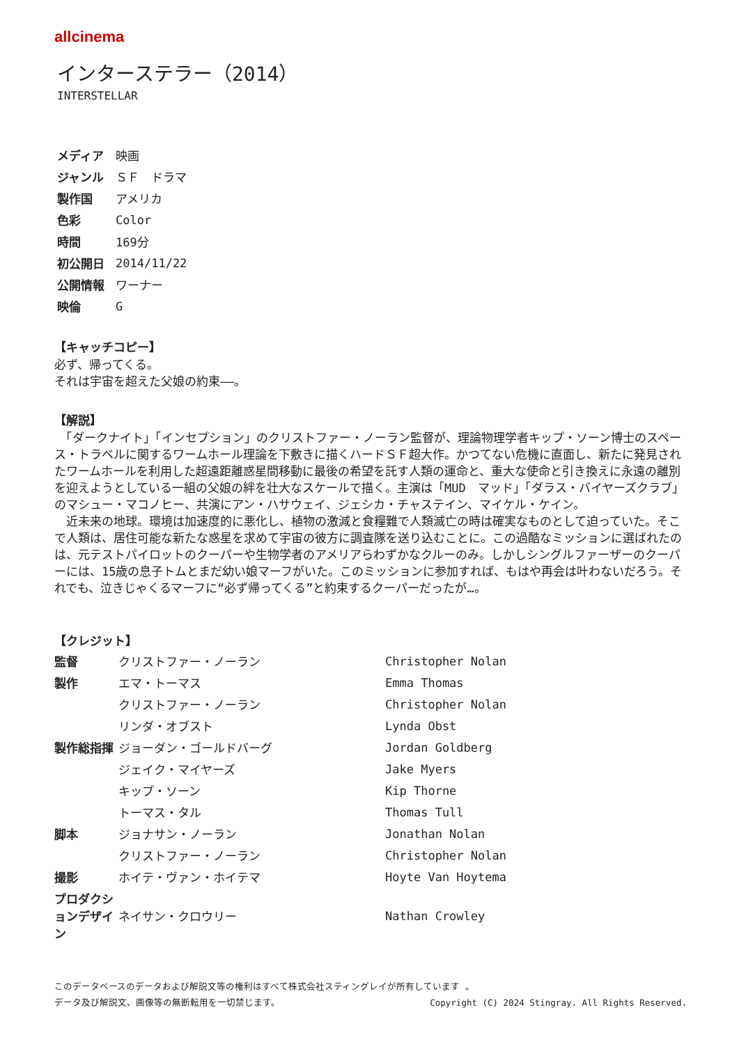allcinema
インターステラー（2014）
INTERSTELLAR
| メディア | 映画 |
| ジャンル | ＳＦ ドラマ |
| 製作国 | アメリカ |
| 色彩 | Color |
| 時間 | 169分 |
| 初公開日 | 2014/11/22 |
| 公開情報 | ワーナー |
| 映倫 | G |
【キャッチコピー】
必ず、帰ってくる。
それは宇宙を超えた父娘の約束――。
【解説】
　「ダークナイト」「インセプション」のクリストファー・ノーラン監督が、理論物理学者キップ・ソーン博士のスペース・トラベルに関するワームホール理論を下敷きに描くハードＳＦ超大作。かつてない危機に直面し、新たに発見されたワームホールを利用した超遠距離惑星間移動に最後の希望を託す人類の運命と、重大な使命と引き換えに永遠の離別を迎えようとしている一組の父娘の絆を壮大なスケールで描く。主演は「MUD　マッド」「ダラス・バイヤーズクラブ」のマシュー・マコノヒー、共演にアン・ハサウェイ、ジェシカ・チャステイン、マイケル・ケイン。
　近未来の地球。環境は加速度的に悪化し、植物の激減と食糧難で人類滅亡の時は確実なものとして迫っていた。そこで人類は、居住可能な新たな惑星を求めて宇宙の彼方に調査隊を送り込むことに。この過酷なミッションに選ばれたのは、元テストパイロットのクーパーや生物学者のアメリアらわずかなクルーのみ。しかしシングルファーザーのクーパーには、15歳の息子トムとまだ幼い娘マーフがいた。このミッションに参加すれば、もはや再会は叶わないだろう。それでも、泣きじゃくるマーフに“必ず帰ってくる”と約束するクーパーだったが…。
【クレジット】
| 監督 | クリストファー・ノーラン | Christopher Nolan |
| 製作 | エマ・トーマス | Emma Thomas |
| | クリストファー・ノーラン | Christopher Nolan |
| | リンダ・オブスト | Lynda Obst |
| 製作総指揮 | ジョーダン・ゴールドバーグ | Jordan Goldberg |
| | ジェイク・マイヤーズ | Jake Myers |
| | キップ・ソーン | Kip Thorne |
| | トーマス・タル | Thomas Tull |
| 脚本 | ジョナサン・ノーラン | Jonathan Nolan |
| | クリストファー・ノーラン | Christopher Nolan |
| 撮影 | ホイテ・ヴァン・ホイテマ | Hoyte Van Hoytema |
| プロダクションデザイン | ネイサン・クロウリー | Nathan Crowley |
このデータベースのデータおよび解説文等の権利はすべて株式会社スティングレイが所有しています 。
データ及び解説文、画像等の無断転用を一切禁じます。 Copyright (C) 2024 Stingray. All Rights Reserved.